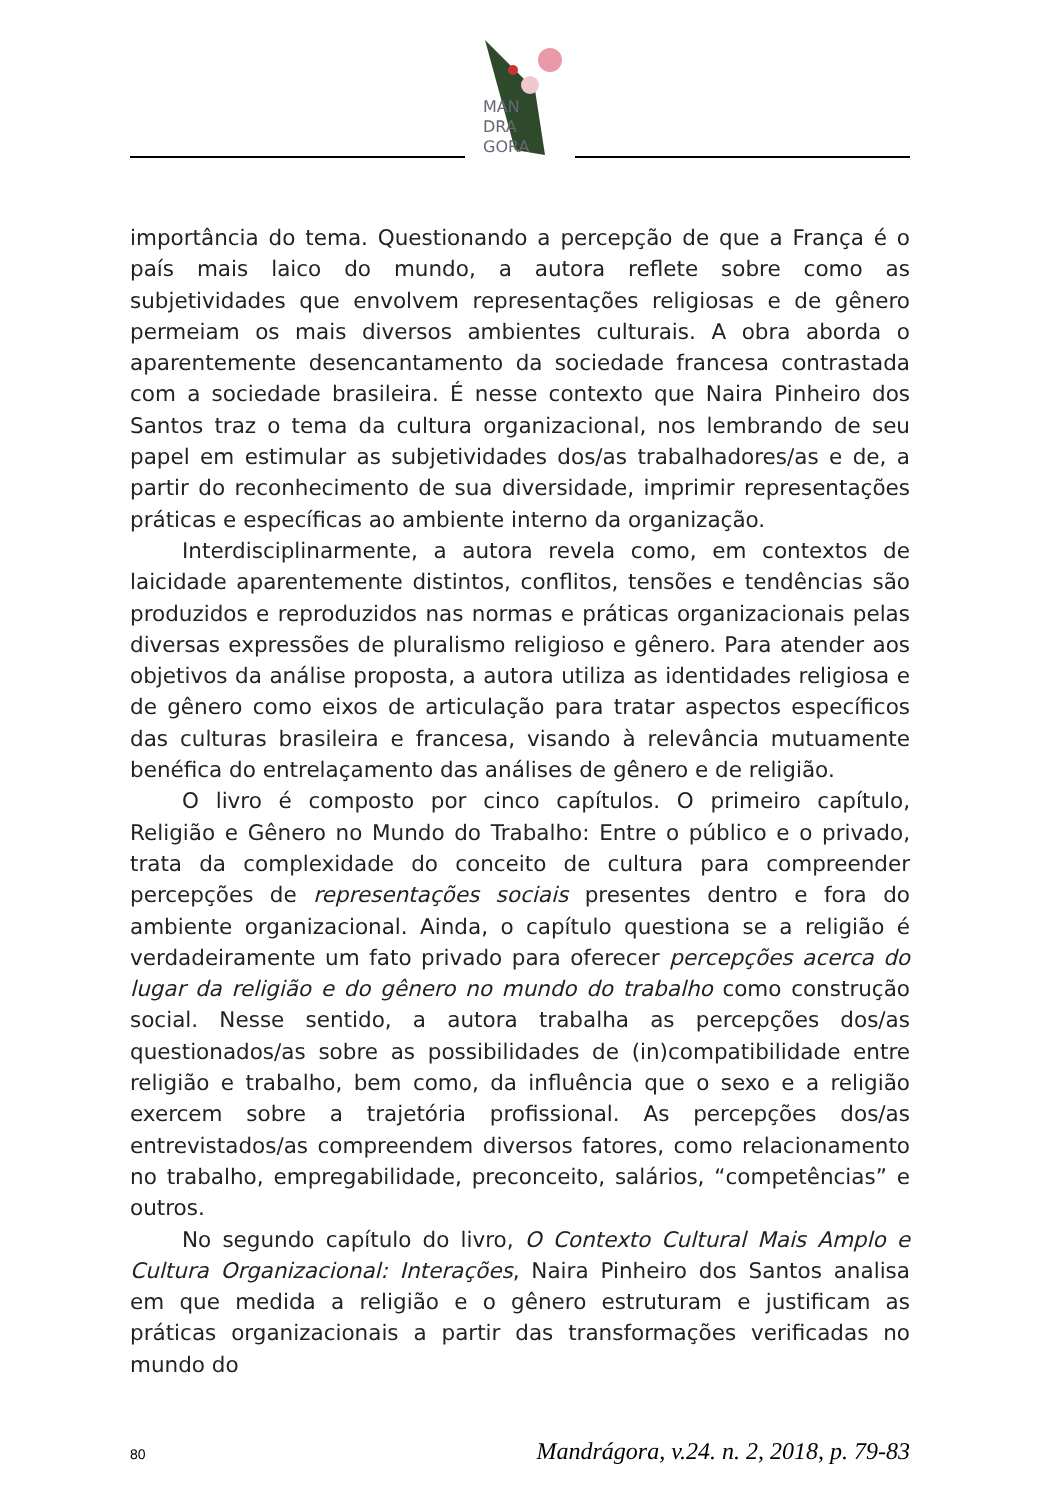MAN
DRA
GORA
importância do tema. Questionando a percepção de que a França é o país mais laico do mundo, a autora reflete sobre como as subjetividades que envolvem representações religiosas e de gênero permeiam os mais diversos ambientes culturais. A obra aborda o aparentemente desencantamento da sociedade francesa contrastada com a sociedade brasileira. É nesse contexto que Naira Pinheiro dos Santos traz o tema da cultura organizacional, nos lembrando de seu papel em estimular as subjetividades dos/as trabalhadores/as e de, a partir do reconhecimento de sua diversidade, imprimir representações práticas e específicas ao ambiente interno da organização.
Interdisciplinarmente, a autora revela como, em contextos de laicidade aparentemente distintos, conflitos, tensões e tendências são produzidos e reproduzidos nas normas e práticas organizacionais pelas diversas expressões de pluralismo religioso e gênero. Para atender aos objetivos da análise proposta, a autora utiliza as identidades religiosa e de gênero como eixos de articulação para tratar aspectos específicos das culturas brasileira e francesa, visando à relevância mutuamente benéfica do entrelaçamento das análises de gênero e de religião.
O livro é composto por cinco capítulos. O primeiro capítulo, Religião e Gênero no Mundo do Trabalho: Entre o público e o privado, trata da complexidade do conceito de cultura para compreender percepções de representações sociais presentes dentro e fora do ambiente organizacional. Ainda, o capítulo questiona se a religião é verdadeiramente um fato privado para oferecer percepções acerca do lugar da religião e do gênero no mundo do trabalho como construção social. Nesse sentido, a autora trabalha as percepções dos/as questionados/as sobre as possibilidades de (in)compatibilidade entre religião e trabalho, bem como, da influência que o sexo e a religião exercem sobre a trajetória profissional. As percepções dos/as entrevistados/as compreendem diversos fatores, como relacionamento no trabalho, empregabilidade, preconceito, salários, “competências” e outros.
No segundo capítulo do livro, O Contexto Cultural Mais Amplo e Cultura Organizacional: Interações, Naira Pinheiro dos Santos analisa em que medida a religião e o gênero estruturam e justificam as práticas organizacionais a partir das transformações verificadas no mundo do
80 Mandrágora, v.24. n. 2, 2018, p. 79-83